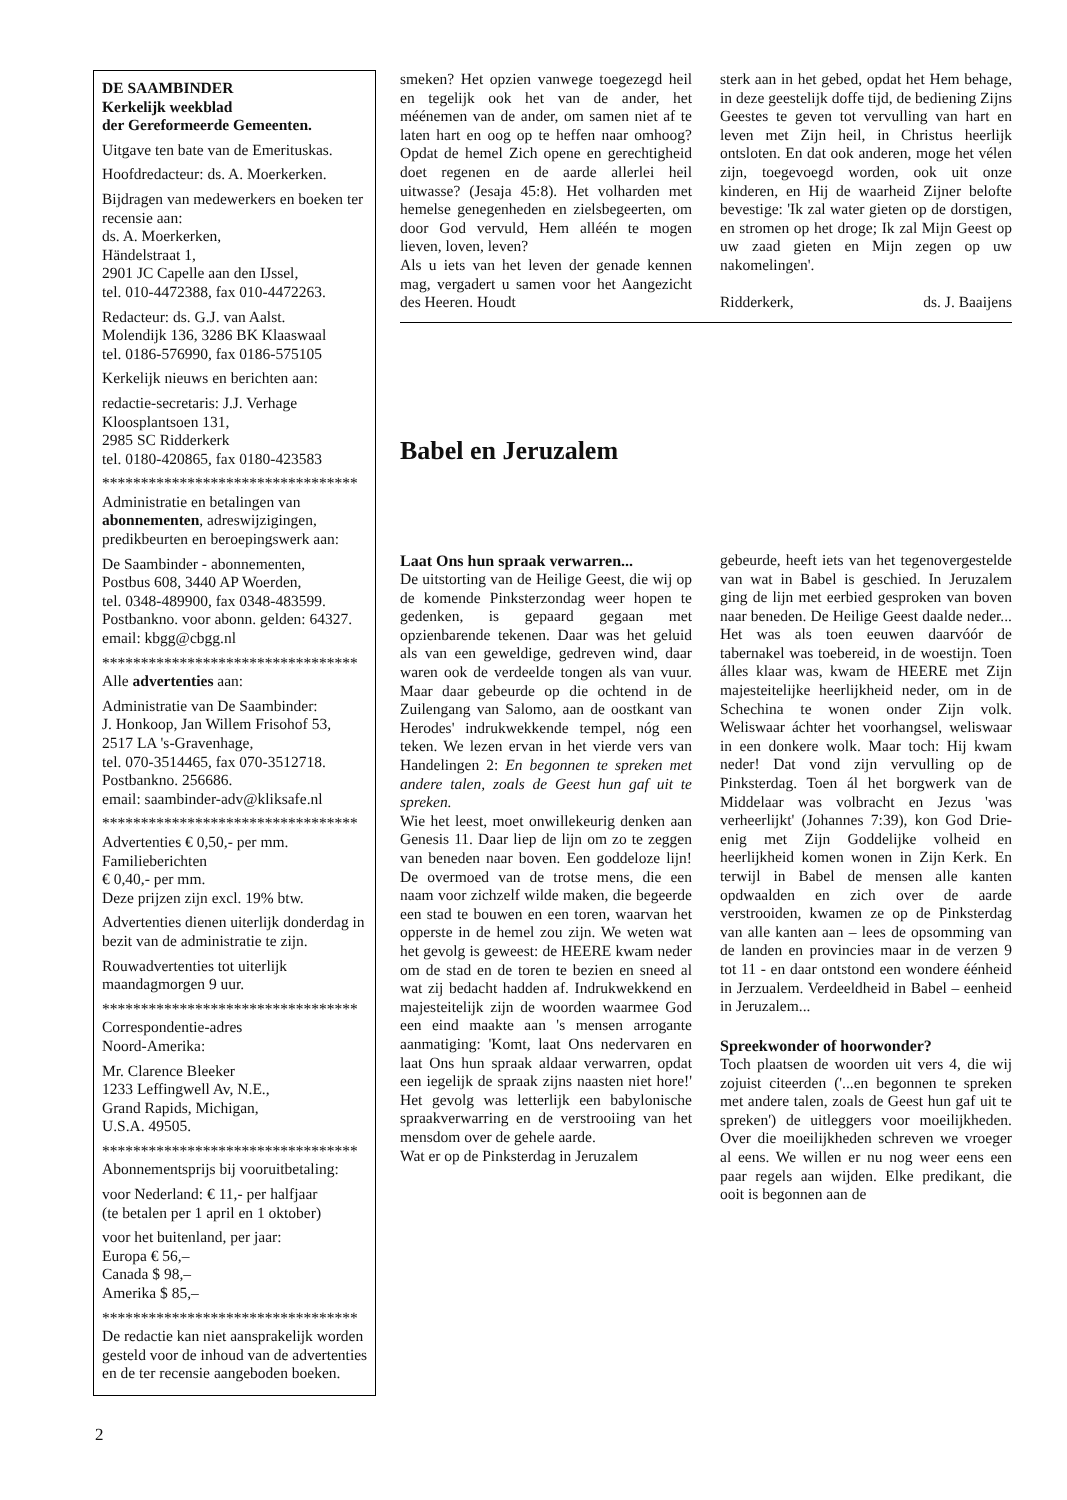DE SAAMBINDER
Kerkelijk weekblad
der Gereformeerde Gemeenten.
Uitgave ten bate van de Emerituskas.
Hoofdredacteur: ds. A. Moerkerken.
Bijdragen van medewerkers en boeken ter recensie aan:
ds. A. Moerkerken,
Händelstraat 1,
2901 JC Capelle aan den IJssel,
tel. 010-4472388, fax 010-4472263.
Redacteur: ds. G.J. van Aalst.
Molendijk 136, 3286 BK Klaaswaal
tel. 0186-576990, fax 0186-575105
Kerkelijk nieuws en berichten aan:
redactie-secretaris: J.J. Verhage
Kloosplantsoen 131,
2985 SC Ridderkerk
tel. 0180-420865, fax 0180-423583
*********************************
Administratie en betalingen van abonnementen, adreswijzigingen, predikbeurten en beroepingswerk aan:
De Saambinder - abonnementen,
Postbus 608, 3440 AP Woerden,
tel. 0348-489900, fax 0348-483599.
Postbankno. voor abonn. gelden: 64327.
email: kbgg@cbgg.nl
*********************************
Alle advertenties aan:
Administratie van De Saambinder:
J. Honkoop, Jan Willem Frisohof 53,
2517 LA 's-Gravenhage,
tel. 070-3514465, fax 070-3512718.
Postbankno. 256686.
email: saambinder-adv@kliksafe.nl
*********************************
Advertenties € 0,50,- per mm.
Familieberichten
€ 0,40,- per mm.
Deze prijzen zijn excl. 19% btw.
Advertenties dienen uiterlijk donderdag in bezit van de administratie te zijn.
Rouwadvertenties tot uiterlijk maandagmorgen 9 uur.
*********************************
Correspondentie-adres
Noord-Amerika:
Mr. Clarence Bleeker
1233 Leffingwell Av, N.E.,
Grand Rapids, Michigan,
U.S.A. 49505.
*********************************
Abonnementsprijs bij vooruitbetaling:
voor Nederland: € 11,- per halfjaar
(te betalen per 1 april en 1 oktober)
voor het buitenland, per jaar:
Europa € 56,–
Canada $ 98,–
Amerika $ 85,–
*********************************
De redactie kan niet aansprakelijk worden gesteld voor de inhoud van de advertenties en de ter recensie aangeboden boeken.
smeken? Het opzien vanwege toegezegd heil en tegelijk ook het van de ander, het méénemen van de ander, om samen niet af te laten hart en oog op te heffen naar omhoog? Opdat de hemel Zich opene en gerechtigheid doet regenen en de aarde allerlei heil uitwasse? (Jesaja 45:8). Het volharden met hemelse genegenheden en zielsbegeerten, om door God vervuld, Hem alléén te mogen lieven, loven, leven?
Als u iets van het leven der genade kennen mag, vergadert u samen voor het Aangezicht des Heeren. Houdt
sterk aan in het gebed, opdat het Hem behage, in deze geestelijk doffe tijd, de bediening Zijns Geestes te geven tot vervulling van hart en leven met Zijn heil, in Christus heerlijk ontsloten. En dat ook anderen, moge het vélen zijn, toegevoegd worden, ook uit onze kinderen, en Hij de waarheid Zijner belofte bevestige: 'Ik zal water gieten op de dorstigen, en stromen op het droge; Ik zal Mijn Geest op uw zaad gieten en Mijn zegen op uw nakomelingen'.
Ridderkerk, ds. J. Baaijens
Babel en Jeruzalem
Laat Ons hun spraak verwarren...
De uitstorting van de Heilige Geest, die wij op de komende Pinksterzondag weer hopen te gedenken, is gepaard gegaan met opzienbarende tekenen. Daar was het geluid als van een geweldige, gedreven wind, daar waren ook de verdeelde tongen als van vuur. Maar daar gebeurde op die ochtend in de Zuilengang van Salomo, aan de oostkant van Herodes' indrukwekkende tempel, nóg een teken. We lezen ervan in het vierde vers van Handelingen 2: En begonnen te spreken met andere talen, zoals de Geest hun gaf uit te spreken.
Wie het leest, moet onwillekeurig denken aan Genesis 11. Daar liep de lijn om zo te zeggen van beneden naar boven. Een goddeloze lijn! De overmoed van de trotse mens, die een naam voor zichzelf wilde maken, die begeerde een stad te bouwen en een toren, waarvan het opperste in de hemel zou zijn. We weten wat het gevolg is geweest: de HEERE kwam neder om de stad en de toren te bezien en sneed al wat zij bedacht hadden af. Indrukwekkend en majesteitelijk zijn de woorden waarmee God een eind maakte aan 's mensen arrogante aanmatiging: 'Komt, laat Ons nedervaren en laat Ons hun spraak aldaar verwarren, opdat een iegelijk de spraak zijns naasten niet hore!' Het gevolg was letterlijk een babylonische spraakverwarring en de verstrooiing van het mensdom over de gehele aarde.
Wat er op de Pinksterdag in Jeruzalem
gebeurde, heeft iets van het tegenovergestelde van wat in Babel is geschied. In Jeruzalem ging de lijn met eerbied gesproken van boven naar beneden. De Heilige Geest daalde neder... Het was als toen eeuwen daarvóór de tabernakel was toebereid, in de woestijn. Toen álles klaar was, kwam de HEERE met Zijn majesteitelijke heerlijkheid neder, om in de Schechina te wonen onder Zijn volk. Weliswaar áchter het voorhangsel, weliswaar in een donkere wolk. Maar toch: Hij kwam neder! Dat vond zijn vervulling op de Pinksterdag. Toen ál het borgwerk van de Middelaar was volbracht en Jezus 'was verheerlijkt' (Johannes 7:39), kon God Drie-enig met Zijn Goddelijke volheid en heerlijkheid komen wonen in Zijn Kerk. En terwijl in Babel de mensen alle kanten opdwaalden en zich over de aarde verstrooiden, kwamen ze op de Pinksterdag van alle kanten aan – lees de opsomming van de landen en provincies maar in de verzen 9 tot 11 - en daar ontstond een wondere éénheid in Jerzualem. Verdeeldheid in Babel – eenheid in Jeruzalem...
Spreekwonder of hoorwonder?
Toch plaatsen de woorden uit vers 4, die wij zojuist citeerden ('...en begonnen te spreken met andere talen, zoals de Geest hun gaf uit te spreken') de uitleggers voor moeilijkheden. Over die moeilijkheden schreven we vroeger al eens. We willen er nu nog weer eens een paar regels aan wijden. Elke predikant, die ooit is begonnen aan de
2